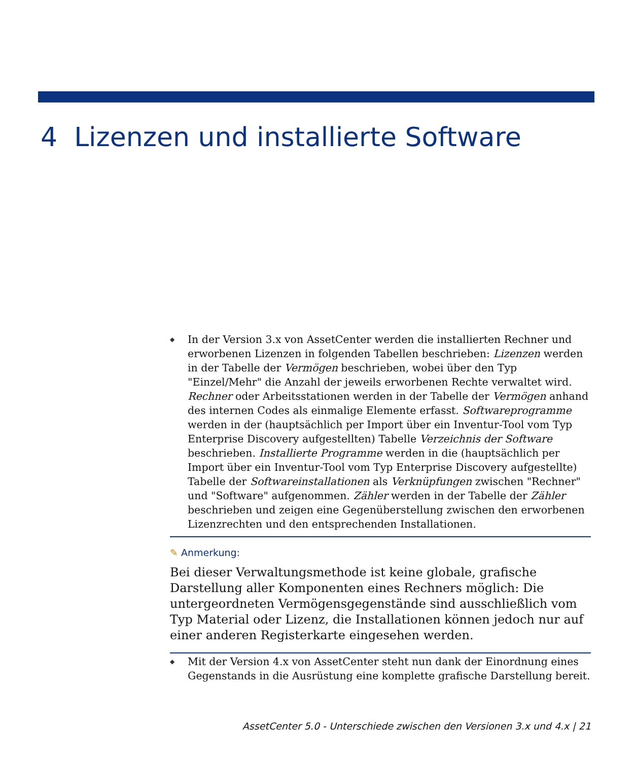4 Lizenzen und installierte Software
◆
In der Version 3.x von AssetCenter werden die installierten Rechner und erworbenen Lizenzen in folgenden Tabellen beschrieben: Lizenzen werden in der Tabelle der Vermögen beschrieben, wobei über den Typ "Einzel/Mehr" die Anzahl der jeweils erworbenen Rechte verwaltet wird. Rechner oder Arbeitsstationen werden in der Tabelle der Vermögen anhand des internen Codes als einmalige Elemente erfasst. Softwareprogramme werden in der (hauptsächlich per Import über ein Inventur-Tool vom Typ Enterprise Discovery aufgestellten) Tabelle Verzeichnis der Software beschrieben. Installierte Programme werden in die (hauptsächlich per Import über ein Inventur-Tool vom Typ Enterprise Discovery aufgestellte) Tabelle der Softwareinstallationen als Verknüpfungen zwischen "Rechner" und "Software" aufgenommen. Zähler werden in der Tabelle der Zähler beschrieben und zeigen eine Gegenüberstellung zwischen den erworbenen Lizenzrechten und den entsprechenden Installationen.
✎ Anmerkung:
Bei dieser Verwaltungsmethode ist keine globale, grafische Darstellung aller Komponenten eines Rechners möglich: Die untergeordneten Vermögensgegenstände sind ausschließlich vom Typ Material oder Lizenz, die Installationen können jedoch nur auf einer anderen Registerkarte eingesehen werden.
◆
Mit der Version 4.x von AssetCenter steht nun dank der Einordnung eines Gegenstands in die Ausrüstung eine komplette grafische Darstellung bereit.
AssetCenter 5.0 - Unterschiede zwischen den Versionen 3.x und 4.x | 21